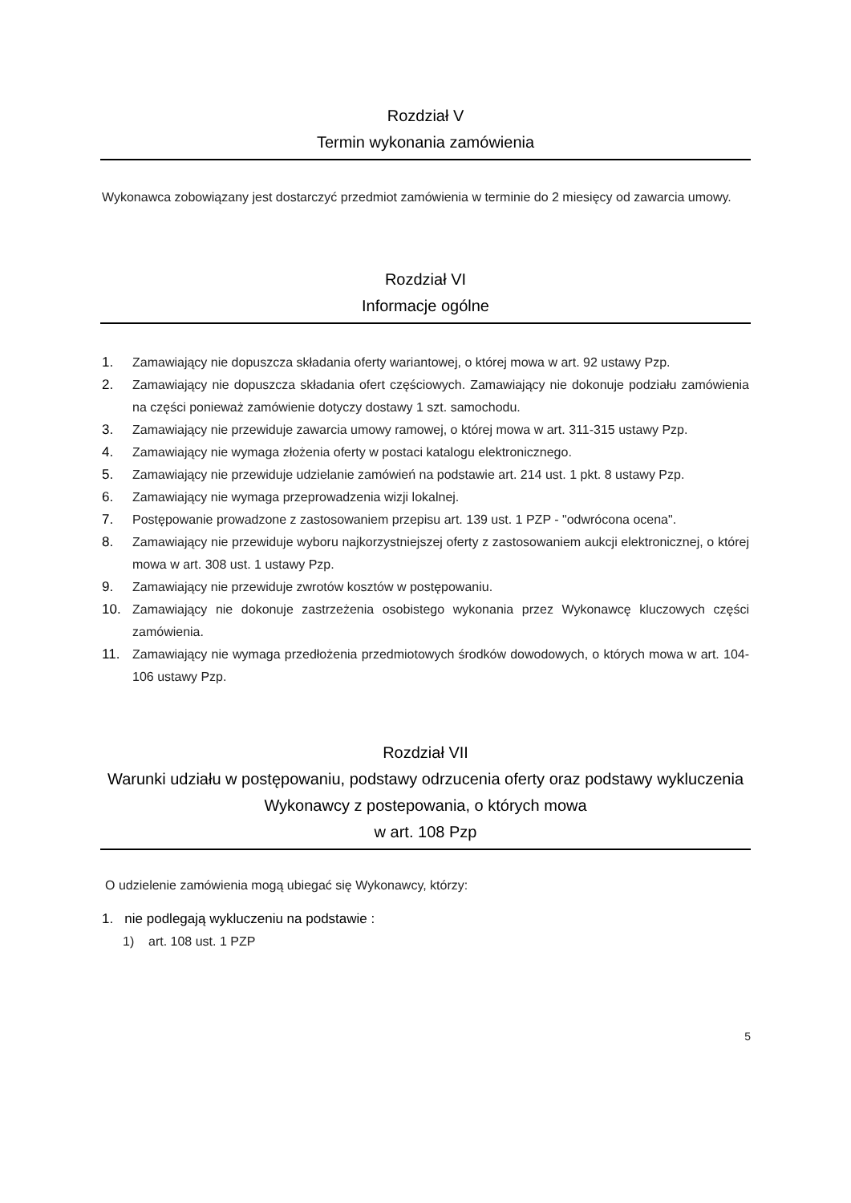Rozdział V
Termin wykonania zamówienia
Wykonawca zobowiązany jest dostarczyć przedmiot zamówienia w terminie do 2 miesięcy od zawarcia umowy.
Rozdział VI
Informacje ogólne
1. Zamawiający nie dopuszcza składania oferty wariantowej, o której mowa w art. 92 ustawy Pzp.
2. Zamawiający nie dopuszcza składania ofert częściowych. Zamawiający nie dokonuje podziału zamówienia na części ponieważ zamówienie dotyczy dostawy 1 szt. samochodu.
3. Zamawiający nie przewiduje zawarcia umowy ramowej, o której mowa w art. 311-315 ustawy Pzp.
4. Zamawiający nie wymaga złożenia oferty w postaci katalogu elektronicznego.
5. Zamawiający nie przewiduje udzielanie zamówień na podstawie art. 214 ust. 1 pkt. 8 ustawy Pzp.
6. Zamawiający nie wymaga przeprowadzenia wizji lokalnej.
7. Postępowanie prowadzone z zastosowaniem przepisu art. 139 ust. 1 PZP - "odwrócona ocena".
8. Zamawiający nie przewiduje wyboru najkorzystniejszej oferty z zastosowaniem aukcji elektronicznej, o której mowa w art. 308 ust. 1 ustawy Pzp.
9. Zamawiający nie przewiduje zwrotów kosztów w postępowaniu.
10. Zamawiający nie dokonuje zastrzeżenia osobistego wykonania przez Wykonawcę kluczowych części zamówienia.
11. Zamawiający nie wymaga przedłożenia przedmiotowych środków dowodowych, o których mowa w art. 104-106 ustawy Pzp.
Rozdział VII
Warunki udziału w postępowaniu, podstawy odrzucenia oferty oraz podstawy wykluczenia Wykonawcy z postepowania, o których mowa
w art. 108 Pzp
O udzielenie zamówienia mogą ubiegać się Wykonawcy, którzy:
1. nie podlegają wykluczeniu na podstawie :
1) art. 108 ust. 1 PZP
5